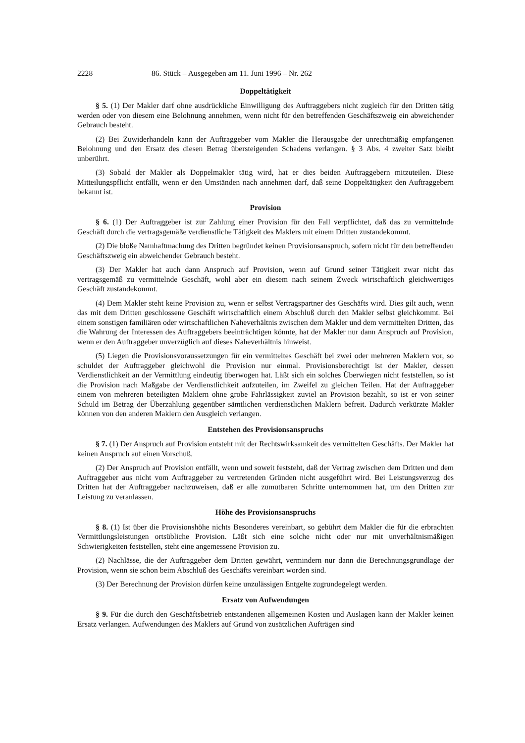2228 86. Stück – Ausgegeben am 11. Juni 1996 – Nr. 262
Doppeltätigkeit
§ 5. (1) Der Makler darf ohne ausdrückliche Einwilligung des Auftraggebers nicht zugleich für den Dritten tätig werden oder von diesem eine Belohnung annehmen, wenn nicht für den betreffenden Geschäftszweig ein abweichender Gebrauch besteht.
(2) Bei Zuwiderhandeln kann der Auftraggeber vom Makler die Herausgabe der unrechtmäßig empfangenen Belohnung und den Ersatz des diesen Betrag übersteigenden Schadens verlangen. § 3 Abs. 4 zweiter Satz bleibt unberührt.
(3) Sobald der Makler als Doppelmakler tätig wird, hat er dies beiden Auftraggebern mitzuteilen. Diese Mitteilungspflicht entfällt, wenn er den Umständen nach annehmen darf, daß seine Doppeltätigkeit den Auftraggebern bekannt ist.
Provision
§ 6. (1) Der Auftraggeber ist zur Zahlung einer Provision für den Fall verpflichtet, daß das zu vermittelnde Geschäft durch die vertragsgemäße verdienstliche Tätigkeit des Maklers mit einem Dritten zustandekommt.
(2) Die bloße Namhaftmachung des Dritten begründet keinen Provisionsanspruch, sofern nicht für den betreffenden Geschäftszweig ein abweichender Gebrauch besteht.
(3) Der Makler hat auch dann Anspruch auf Provision, wenn auf Grund seiner Tätigkeit zwar nicht das vertragsgemäß zu vermittelnde Geschäft, wohl aber ein diesem nach seinem Zweck wirtschaftlich gleichwertiges Geschäft zustandekommt.
(4) Dem Makler steht keine Provision zu, wenn er selbst Vertragspartner des Geschäfts wird. Dies gilt auch, wenn das mit dem Dritten geschlossene Geschäft wirtschaftlich einem Abschluß durch den Makler selbst gleichkommt. Bei einem sonstigen familiären oder wirtschaftlichen Naheverhältnis zwischen dem Makler und dem vermittelten Dritten, das die Wahrung der Interessen des Auftraggebers beeinträchtigen könnte, hat der Makler nur dann Anspruch auf Provision, wenn er den Auftraggeber unverzüglich auf dieses Naheverhältnis hinweist.
(5) Liegen die Provisionsvoraussetzungen für ein vermitteltes Geschäft bei zwei oder mehreren Maklern vor, so schuldet der Auftraggeber gleichwohl die Provision nur einmal. Provisionsberechtigt ist der Makler, dessen Verdienstlichkeit an der Vermittlung eindeutig überwogen hat. Läßt sich ein solches Überwiegen nicht feststellen, so ist die Provision nach Maßgabe der Verdienstlichkeit aufzuteilen, im Zweifel zu gleichen Teilen. Hat der Auftraggeber einem von mehreren beteiligten Maklern ohne grobe Fahrlässigkeit zuviel an Provision bezahlt, so ist er von seiner Schuld im Betrag der Überzahlung gegenüber sämtlichen verdienstlichen Maklern befreit. Dadurch verkürzte Makler können von den anderen Maklern den Ausgleich verlangen.
Entstehen des Provisionsanspruchs
§ 7. (1) Der Anspruch auf Provision entsteht mit der Rechtswirksamkeit des vermittelten Geschäfts. Der Makler hat keinen Anspruch auf einen Vorschuß.
(2) Der Anspruch auf Provision entfällt, wenn und soweit feststeht, daß der Vertrag zwischen dem Dritten und dem Auftraggeber aus nicht vom Auftraggeber zu vertretenden Gründen nicht ausgeführt wird. Bei Leistungsverzug des Dritten hat der Auftraggeber nachzuweisen, daß er alle zumutbaren Schritte unternommen hat, um den Dritten zur Leistung zu veranlassen.
Höhe des Provisionsanspruchs
§ 8. (1) Ist über die Provisionshöhe nichts Besonderes vereinbart, so gebührt dem Makler die für die erbrachten Vermittlungsleistungen ortsübliche Provision. Läßt sich eine solche nicht oder nur mit unverhältnismäßigen Schwierigkeiten feststellen, steht eine angemessene Provision zu.
(2) Nachlässe, die der Auftraggeber dem Dritten gewährt, vermindern nur dann die Berechnungsgrundlage der Provision, wenn sie schon beim Abschluß des Geschäfts vereinbart worden sind.
(3) Der Berechnung der Provision dürfen keine unzulässigen Entgelte zugrundegelegt werden.
Ersatz von Aufwendungen
§ 9. Für die durch den Geschäftsbetrieb entstandenen allgemeinen Kosten und Auslagen kann der Makler keinen Ersatz verlangen. Aufwendungen des Maklers auf Grund von zusätzlichen Aufträgen sind